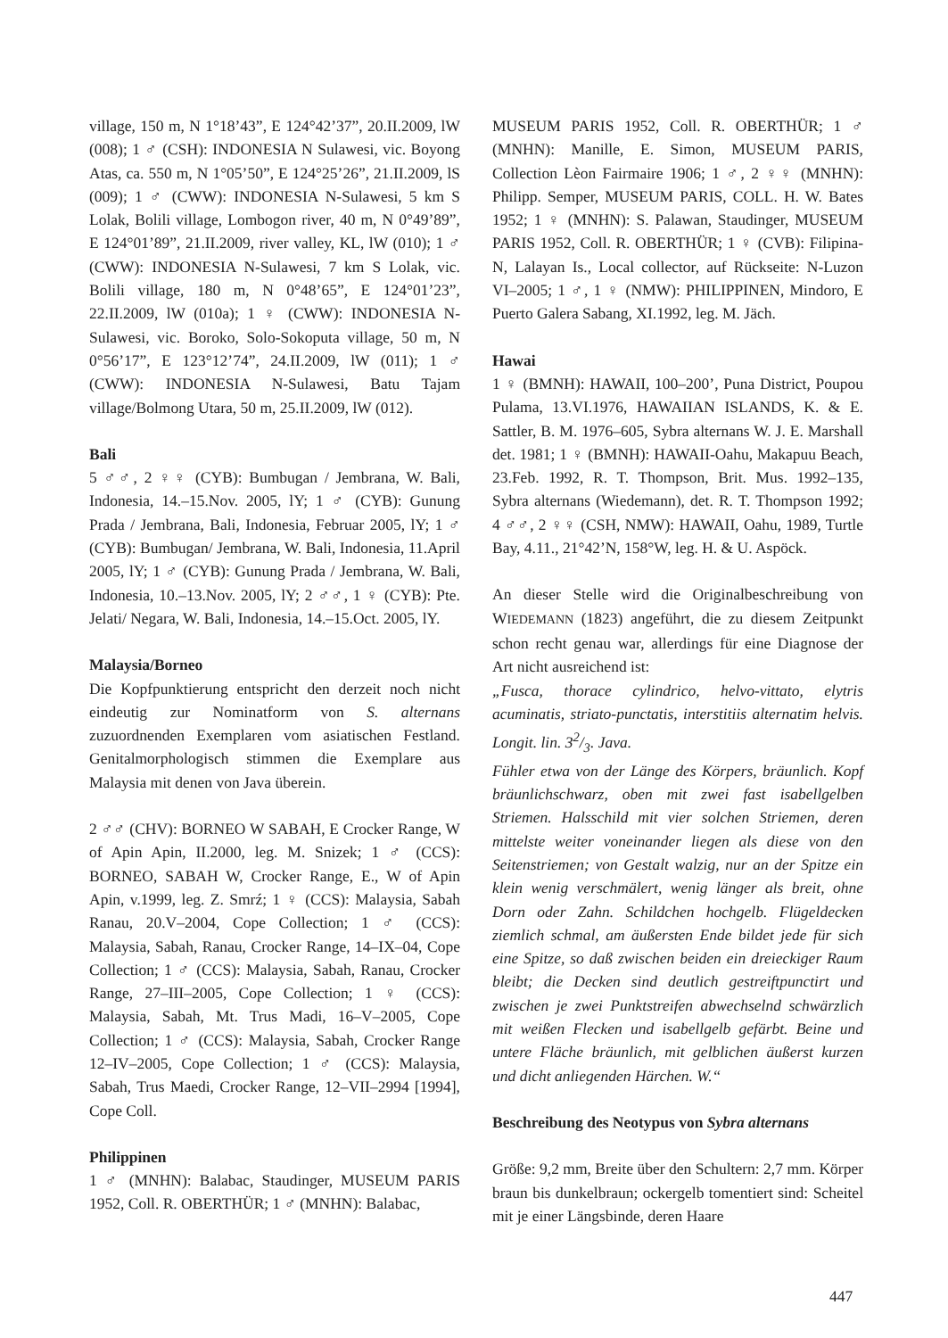village, 150 m, N 1°18’43”, E 124°42’37”, 20.II.2009, lW (008); 1 ♂ (CSH): INDONESIA N Sulawesi, vic. Boyong Atas, ca. 550 m, N 1°05’50”, E 124°25’26”, 21.II.2009, lS (009); 1 ♂ (CWW): INDONESIA N-Sulawesi, 5 km S Lolak, Bolili village, Lombogon river, 40 m, N 0°49’89”, E 124°01’89”, 21.II.2009, river valley, KL, lW (010); 1 ♂ (CWW): INDONESIA N-Sulawesi, 7 km S Lolak, vic. Bolili village, 180 m, N 0°48’65”, E 124°01’23”, 22.II.2009, lW (010a); 1 ♀ (CWW): INDONESIA N-Sulawesi, vic. Boroko, Solo-Sokoputa village, 50 m, N 0°56’17”, E 123°12’74”, 24.II.2009, lW (011); 1 ♂ (CWW): INDONESIA N-Sulawesi, Batu Tajam village/Bolmong Utara, 50 m, 25.II.2009, lW (012).
Bali
5 ♂♂, 2 ♀♀ (CYB): Bumbugan / Jembrana, W. Bali, Indonesia, 14.–15.Nov. 2005, lY; 1 ♂ (CYB): Gunung Prada / Jembrana, Bali, Indonesia, Februar 2005, lY; 1 ♂ (CYB): Bumbugan/ Jembrana, W. Bali, Indonesia, 11.April 2005, lY; 1 ♂ (CYB): Gunung Prada / Jembrana, W. Bali, Indonesia, 10.–13.Nov. 2005, lY; 2 ♂♂, 1 ♀ (CYB): Pte. Jelati/ Negara, W. Bali, Indonesia, 14.–15.Oct. 2005, lY.
Malaysia/Borneo
Die Kopfpunktierung entspricht den derzeit noch nicht eindeutig zur Nominatform von S. alternans zuzuordnenden Exemplaren vom asiatischen Festland. Genitalmorphologisch stimmen die Exemplare aus Malaysia mit denen von Java überein.
2 ♂♂ (CHV): BORNEO W SABAH, E Crocker Range, W of Apin Apin, II.2000, leg. M. Snizek; 1 ♂ (CCS): BORNEO, SABAH W, Crocker Range, E., W of Apin Apin, v.1999, leg. Z. Smrź; 1 ♀ (CCS): Malaysia, Sabah Ranau, 20.V–2004, Cope Collection; 1 ♂ (CCS): Malaysia, Sabah, Ranau, Crocker Range, 14–IX–04, Cope Collection; 1 ♂ (CCS): Malaysia, Sabah, Ranau, Crocker Range, 27–III–2005, Cope Collection; 1 ♀ (CCS): Malaysia, Sabah, Mt. Trus Madi, 16–V–2005, Cope Collection; 1 ♂ (CCS): Malaysia, Sabah, Crocker Range 12–IV–2005, Cope Collection; 1 ♂ (CCS): Malaysia, Sabah, Trus Maedi, Crocker Range, 12–VII–2994 [1994], Cope Coll.
Philippinen
1 ♂ (MNHN): Balabac, Staudinger, MUSEUM PARIS 1952, Coll. R. OBERTHÜR; 1 ♂ (MNHN): Balabac,
MUSEUM PARIS 1952, Coll. R. OBERTHÜR; 1 ♂ (MNHN): Manille, E. Simon, MUSEUM PARIS, Collection Lèon Fairmaire 1906; 1 ♂, 2 ♀♀ (MNHN): Philipp. Semper, MUSEUM PARIS, COLL. H. W. Bates 1952; 1 ♀ (MNHN): S. Palawan, Staudinger, MUSEUM PARIS 1952, Coll. R. OBERTHÜR; 1 ♀ (CVB): Filipina-N, Lalayan Is., Local collector, auf Rückseite: N-Luzon VI–2005; 1 ♂, 1 ♀ (NMW): PHILIPPINEN, Mindoro, E Puerto Galera Sabang, XI.1992, leg. M. Jäch.
Hawai
1 ♀ (BMNH): HAWAII, 100–200’, Puna District, Poupou Pulama, 13.VI.1976, HAWAIIAN ISLANDS, K. & E. Sattler, B. M. 1976–605, Sybra alternans W. J. E. Marshall det. 1981; 1 ♀ (BMNH): HAWAII-Oahu, Makapuu Beach, 23.Feb. 1992, R. T. Thompson, Brit. Mus. 1992–135, Sybra alternans (Wiedemann), det. R. T. Thompson 1992; 4 ♂♂, 2 ♀♀ (CSH, NMW): HAWAII, Oahu, 1989, Turtle Bay, 4.11., 21°42’N, 158°W, leg. H. & U. Aspöck.
An dieser Stelle wird die Originalbeschreibung von WIEDEMANN (1823) angeführt, die zu diesem Zeitpunkt schon recht genau war, allerdings für eine Diagnose der Art nicht ausreichend ist:
„Fusca, thorace cylindrico, helvo-vittato, elytris acuminatis, striato-punctatis, interstitiis alternatim helvis. Longit. lin. 32/3. Java.
Fühler etwa von der Länge des Körpers, bräunlich. Kopf bräunlichschwarz, oben mit zwei fast isabellgelben Striemen. Halsschild mit vier solchen Striemen, deren mittelste weiter voneinander liegen als diese von den Seitenstriemen; von Gestalt walzig, nur an der Spitze ein klein wenig verschmälert, wenig länger als breit, ohne Dorn oder Zahn. Schildchen hochgelb. Flügeldecken ziemlich schmal, am äußersten Ende bildet jede für sich eine Spitze, so daß zwischen beiden ein dreieckiger Raum bleibt; die Decken sind deutlich gestreiftpunctirt und zwischen je zwei Punktstreifen abwechselnd schwärzlich mit weißen Flecken und isabellgelb gefärbt. Beine und untere Fläche bräunlich, mit gelblichen äußerst kurzen und dicht anliegenden Härchen. W.“
Beschreibung des Neotypus von Sybra alternans
Größe: 9,2 mm, Breite über den Schultern: 2,7 mm. Körper braun bis dunkelbraun; ockergelb tomentiert sind: Scheitel mit je einer Längsbinde, deren Haare
447